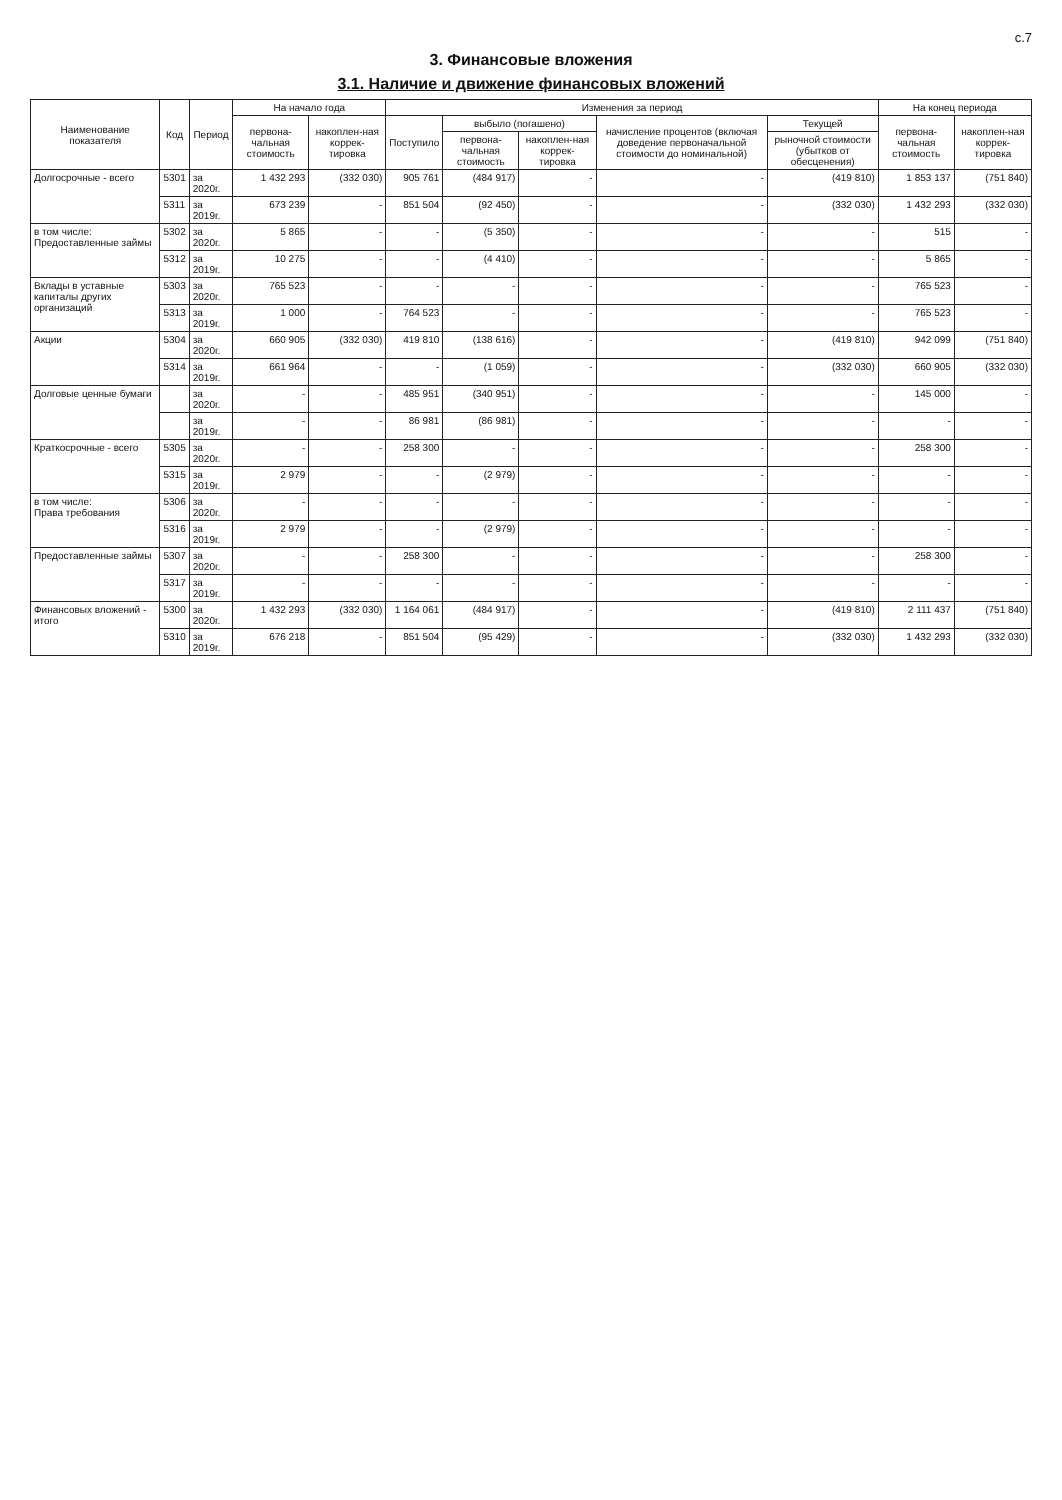с.7
3. Финансовые вложения
3.1. Наличие и движение финансовых вложений
| Наименование показателя | Код | Период | На начало года | | Изменения за период | | | | | На конец периода | |
| --- | --- | --- | --- | --- | --- | --- | --- | --- | --- | --- | --- |
| | | | первона-чальная стоимость | накоплен-ная коррек-тировка | Поступило | выбыло (погашено) | | начисление процентов (включая доведение первоначальной стоимости до номинальной) | Текущей | первона-чальная стоимость | накоплен-ная коррек-тировка |
| | | | | | | первона-чальная стоимость | накоплен-ная коррек-тировка | | рыночной стоимости (убытков от обесценения) | | |
| Долгосрочные - всего | 5301 | за 2020г. | 1 432 293 | (332 030) | 905 761 | (484 917) | - | - | (419 810) | 1 853 137 | (751 840) |
| | 5311 | за 2019г. | 673 239 | - | 851 504 | (92 450) | - | - | (332 030) | 1 432 293 | (332 030) |
| в том числе: Предоставленные займы | 5302 | за 2020г. | 5 865 | - | - | (5 350) | - | - | - | 515 | - |
| | 5312 | за 2019г. | 10 275 | - | - | (4 410) | - | - | - | 5 865 | - |
| Вклады в уставные капиталы других организаций | 5303 | за 2020г. | 765 523 | - | - | - | - | - | - | 765 523 | - |
| | 5313 | за 2019г. | 1 000 | - | 764 523 | - | - | - | - | 765 523 | - |
| Акции | 5304 | за 2020г. | 660 905 | (332 030) | 419 810 | (138 616) | - | - | (419 810) | 942 099 | (751 840) |
| | 5314 | за 2019г. | 661 964 | - | - | (1 059) | - | - | (332 030) | 660 905 | (332 030) |
| Долговые ценные бумаги | | за 2020г. | - | - | 485 951 | (340 951) | - | - | - | 145 000 | - |
| | | за 2019г. | - | - | 86 981 | (86 981) | - | - | - | - | - |
| Краткосрочные - всего | 5305 | за 2020г. | - | - | 258 300 | - | - | - | - | 258 300 | - |
| | 5315 | за 2019г. | 2 979 | - | - | (2 979) | - | - | - | - | - |
| в том числе: Права требования | 5306 | за 2020г. | - | - | - | - | - | - | - | - | - |
| | 5316 | за 2019г. | 2 979 | - | - | (2 979) | - | - | - | - | - |
| Предоставленные займы | 5307 | за 2020г. | - | - | 258 300 | - | - | - | - | 258 300 | - |
| | 5317 | за 2019г. | - | - | - | - | - | - | - | - | - |
| Финансовых вложений - итого | 5300 | за 2020г. | 1 432 293 | (332 030) | 1 164 061 | (484 917) | - | - | (419 810) | 2 111 437 | (751 840) |
| | 5310 | за 2019г. | 676 218 | - | 851 504 | (95 429) | - | - | (332 030) | 1 432 293 | (332 030) |